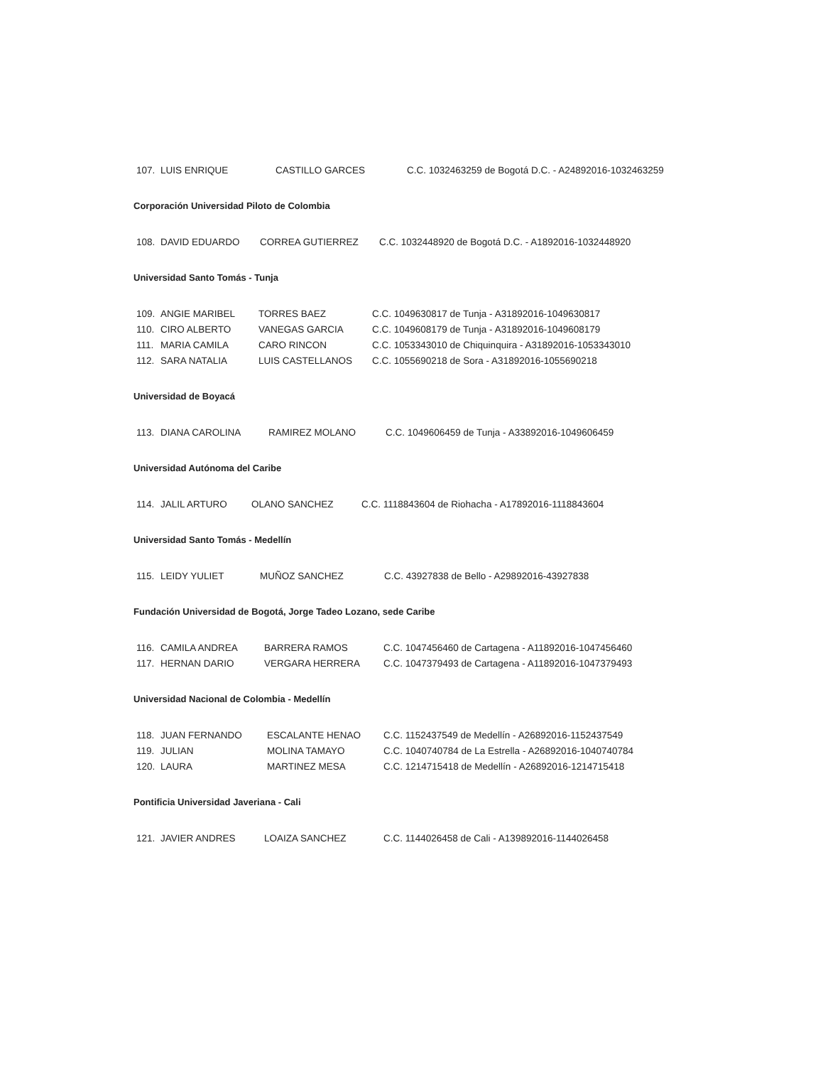| 107. | LUIS ENRIQUE | CASTILLO GARCES | C.C. 1032463259 de Bogotá D.C. - A24892016-1032463259 |
Corporación Universidad Piloto de Colombia
| 108. | DAVID EDUARDO | CORREA GUTIERREZ | C.C. 1032448920 de Bogotá D.C. - A1892016-1032448920 |
Universidad Santo Tomás - Tunja
| 109. | ANGIE MARIBEL | TORRES BAEZ | C.C. 1049630817 de Tunja - A31892016-1049630817 |
| 110. | CIRO ALBERTO | VANEGAS GARCIA | C.C. 1049608179 de Tunja - A31892016-1049608179 |
| 111. | MARIA CAMILA | CARO RINCON | C.C. 1053343010 de Chiquinquira - A31892016-1053343010 |
| 112. | SARA NATALIA | LUIS CASTELLANOS | C.C. 1055690218 de Sora - A31892016-1055690218 |
Universidad de Boyacá
| 113. | DIANA CAROLINA | RAMIREZ MOLANO | C.C. 1049606459 de Tunja - A33892016-1049606459 |
Universidad Autónoma del Caribe
| 114. | JALIL ARTURO | OLANO SANCHEZ | C.C. 1118843604 de Riohacha - A17892016-1118843604 |
Universidad Santo Tomás - Medellín
| 115. | LEIDY YULIET | MUÑOZ SANCHEZ | C.C. 43927838 de Bello - A29892016-43927838 |
Fundación Universidad de Bogotá, Jorge Tadeo Lozano, sede Caribe
| 116. | CAMILA ANDREA | BARRERA RAMOS | C.C. 1047456460 de Cartagena - A11892016-1047456460 |
| 117. | HERNAN DARIO | VERGARA HERRERA | C.C. 1047379493 de Cartagena - A11892016-1047379493 |
Universidad Nacional de Colombia - Medellín
| 118. | JUAN FERNANDO | ESCALANTE HENAO | C.C. 1152437549 de Medellín - A26892016-1152437549 |
| 119. | JULIAN | MOLINA TAMAYO | C.C. 1040740784 de La Estrella - A26892016-1040740784 |
| 120. | LAURA | MARTINEZ MESA | C.C. 1214715418 de Medellín - A26892016-1214715418 |
Pontificia Universidad Javeriana - Cali
| 121. | JAVIER ANDRES | LOAIZA SANCHEZ | C.C. 1144026458 de Cali - A139892016-1144026458 |